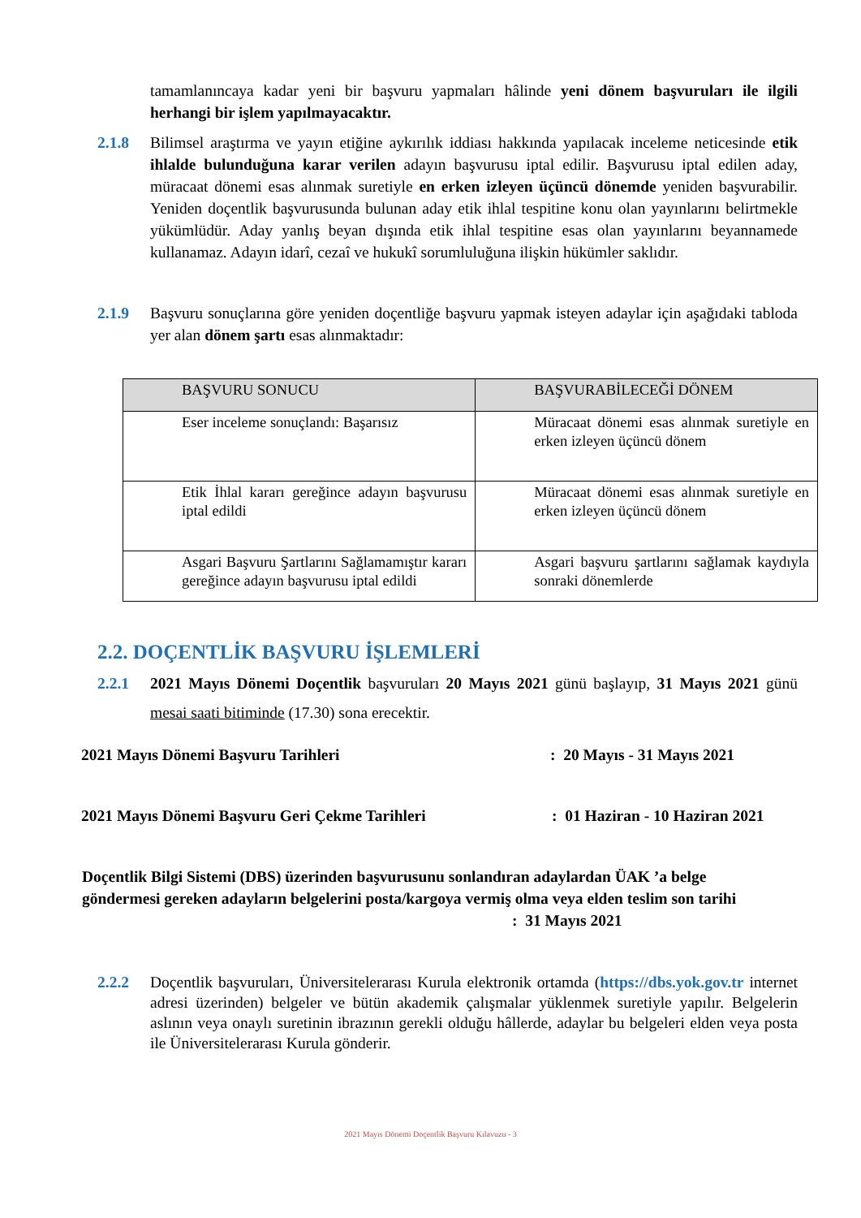tamamlanıncaya kadar yeni bir başvuru yapmaları hâlinde yeni dönem başvuruları ile ilgili herhangi bir işlem yapılmayacaktır.
2.1.8 Bilimsel araştırma ve yayın etiğine aykırılık iddiası hakkında yapılacak inceleme neticesinde etik ihlalde bulunduğuna karar verilen adayın başvurusu iptal edilir. Başvurusu iptal edilen aday, müracaat dönemi esas alınmak suretiyle en erken izleyen üçüncü dönemde yeniden başvurabilir. Yeniden doçentlik başvurusunda bulunan aday etik ihlal tespitine konu olan yayınlarını belirtmekle yükümlüdür. Aday yanlış beyan dışında etik ihlal tespitine esas olan yayınlarını beyannamede kullanamaz. Adayın idarî, cezaî ve hukukî sorumluluğuna ilişkin hükümler saklıdır.
2.1.9 Başvuru sonuçlarına göre yeniden doçentliğe başvuru yapmak isteyen adaylar için aşağıdaki tabloda yer alan dönem şartı esas alınmaktadır:
| BAŞVURU SONUCU | BAŞVURABİLECEĞİ DÖNEM |
| --- | --- |
| Eser inceleme sonuçlandı: Başarısız | Müracaat dönemi esas alınmak suretiyle en erken izleyen üçüncü dönem |
| Etik İhlal kararı gereğince adayın başvurusu iptal edildi | Müracaat dönemi esas alınmak suretiyle en erken izleyen üçüncü dönem |
| Asgari Başvuru Şartlarını Sağlamamıştır kararı gereğince adayın başvurusu iptal edildi | Asgari başvuru şartlarını sağlamak kaydıyla sonraki dönemlerde |
2.2. DOÇENTLİK BAŞVURU İŞLEMLERİ
2.2.1 2021 Mayıs Dönemi Doçentlik başvuruları 20 Mayıs 2021 günü başlayıp, 31 Mayıs 2021 günü mesai saati bitiminde (17.30) sona erecektir.
2021 Mayıs Dönemi Başvuru Tarihleri: 20 Mayıs - 31 Mayıs 2021
2021 Mayıs Dönemi Başvuru Geri Çekme Tarihleri: 01 Haziran - 10 Haziran 2021
Doçentlik Bilgi Sistemi (DBS) üzerinden başvurusunu sonlandıran adaylardan ÜAK ’a belge göndermesi gereken adayların belgelerini posta/kargoya vermiş olma veya elden teslim son tarihi : 31 Mayıs 2021
2.2.2 Doçentlik başvuruları, Üniversitelerarası Kurula elektronik ortamda (https://dbs.yok.gov.tr internet adresi üzerinden) belgeler ve bütün akademik çalışmalar yüklenmek suretiyle yapılır. Belgelerin aslının veya onaylı suretinin ibrazının gerekli olduğu hâllerde, adaylar bu belgeleri elden veya posta ile Üniversitelerarası Kurula gönderir.
2021 Mayıs Dönemi Doçentlik Başvuru Kılavuzu - 3